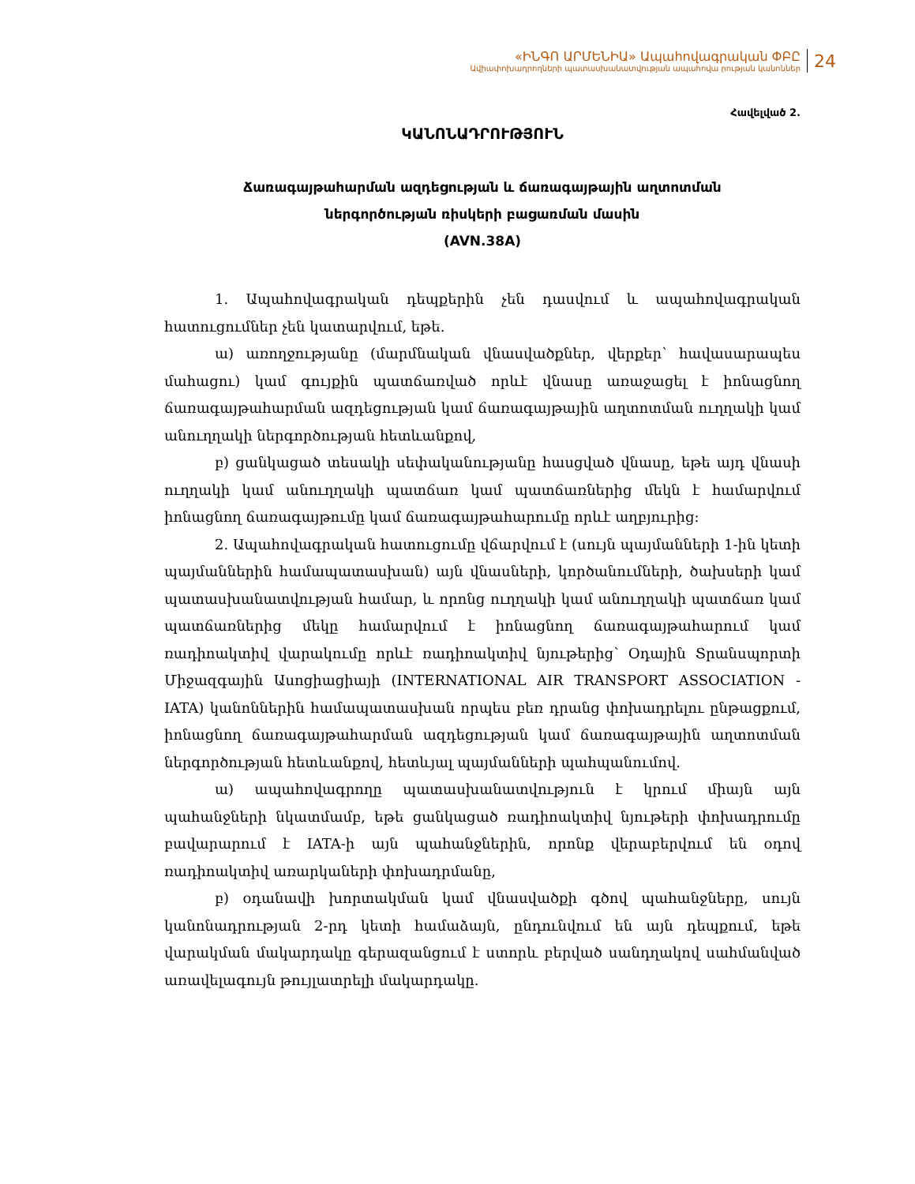«ԻՆԳՈ ԱՐՄԵՆԻԱ» Ապահովագրական ՓԲԸ
Ավիափոխադրողների պատասխանատվության ապահովա րության կանոններ
24
Հավելված 2.
ԿԱՆՈՆԱԴՐՈՒԹՅՈՒՆ
Ճառագայթահարման ազդեցության և ճառագայթային աղտոտման
ներգործության ռիսկերի բացառման մասին
(AVN.38A)
1. Ապահովագրական դեպքերին չեն դասվում և ապահովագրական հատուցումներ չեն կատարվում, եթե.
ա) առողջությանը (մարմնական վնասվածքներ, վերքեր՝ հավասարապես մահացու) կամ գույքին պատճառված որևէ վնասը առաջացել է իոնացնող ճառագայթահարման ազդեցության կամ ճառագայթային աղտոտման ուղղակի կամ անուղղակի ներգործության հետևանքով,
բ) ցանկացած տեսակի սեփականությանը հասցված վնասը, եթե այդ վնասի ուղղակի կամ անուղղակի պատճառ կամ պատճառներից մեկն է համարվում իոնացնող ճառագայթումը կամ ճառագայթահարումը որևէ աղբյուրից:
2. Ապահովագրական հատուցումը վճարվում է (սույն պայմանների 1-ին կետի պայմաններին համապատասխան) այն վնասների, կործանումների, ծախսերի կամ պատասխանատվության համար, և որոնց ուղղակի կամ անուղղակի պատճառ կամ պատճառներից մեկը համարվում է իոնացնող ճառագայթահարում կամ ռադիոակտիվ վարակումը որևէ ռադիոակտիվ նյութերից՝ Օդային Տրանսպորտի Միջազգային Ասոցիացիայի (INTERNATIONAL AIR TRANSPORT ASSOCIATION - IATA) կանոններին համապատասխան որպես բեռ դրանց փոխադրելու ընթացքում, իոնացնող ճառագայթահարման ազդեցության կամ ճառագայթային աղտոտման ներգործության հետևանքով, հետևյալ պայմանների պահպանումով.
ա) ապահովագրողը պատասխանատվություն է կրում միայն այն պահանջների նկատմամբ, եթե ցանկացած ռադիոակտիվ նյութերի փոխադրումը բավարարում է IATA-ի այն պահանջներին, որոնք վերաբերվում են օդով ռադիոակտիվ առարկաների փոխադրմանը,
բ) օդանավի խորտակման կամ վնասվածքի գծով պահանջները, սույն կանոնադրության 2-րդ կետի համաձայն, ընդունվում են այն դեպքում, եթե վարակման մակարդակը գերազանցում է ստորև բերված սանդղակով սահմանված առավելագույն թույլատրելի մակարդակը.